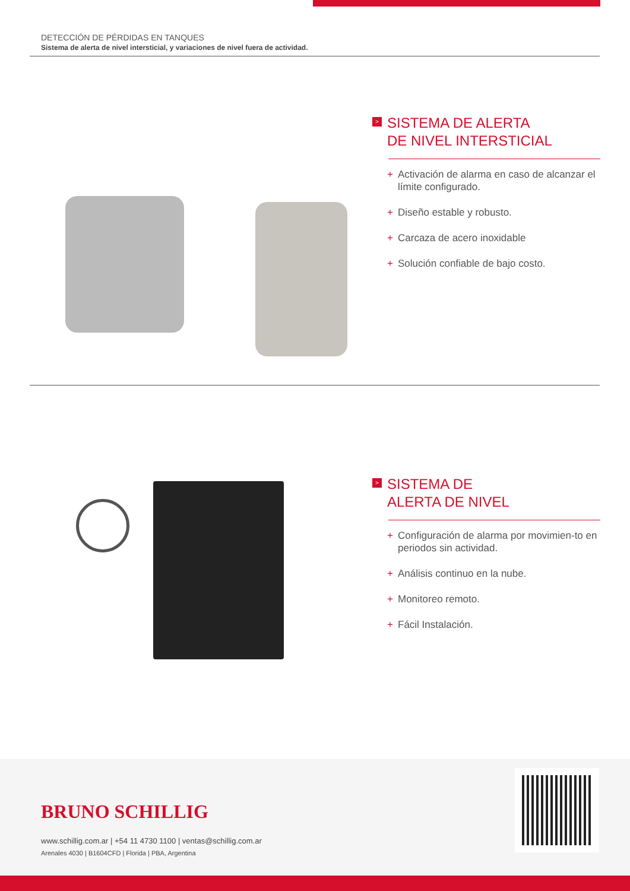DETECCIÓN DE PÉRDIDAS EN TANQUES
Sistema de alerta de nivel intersticial, y variaciones de nivel fuera de actividad.
> SISTEMA DE ALERTA
DE NIVEL INTERSTICIAL
+ Activación de alarma en caso de alcanzar el límite configurado.
+ Diseño estable y robusto.
+ Carcaza de acero inoxidable
+ Solución confiable de bajo costo.
> SISTEMA DE
ALERTA DE NIVEL
+ Configuración de alarma por movimien-to en periodos sin actividad.
+ Análisis continuo en la nube.
+ Monitoreo remoto.
+ Fácil Instalación.
BRUNO SCHILLIG
www.schillig.com.ar | +54 11 4730 1100 | ventas@schillig.com.ar
Arenales 4030 | B1604CFD | Florida | PBA, Argentina